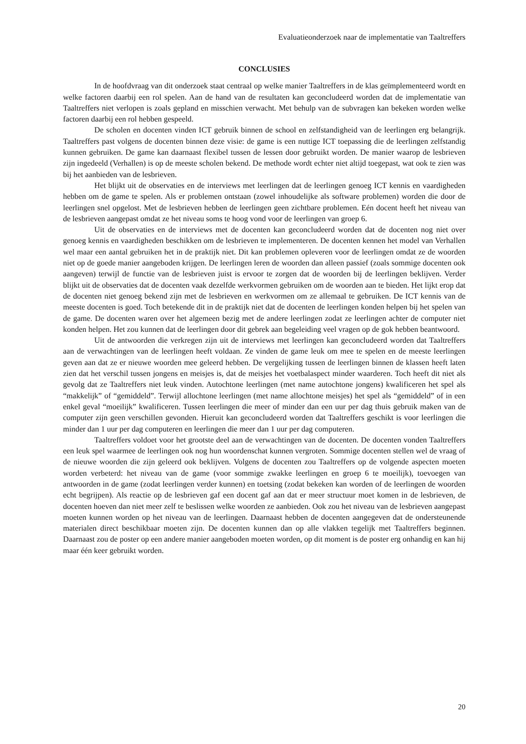Evaluatieonderzoek naar de implementatie van Taaltreffers
CONCLUSIES
In de hoofdvraag van dit onderzoek staat centraal op welke manier Taaltreffers in de klas geïmplementeerd wordt en welke factoren daarbij een rol spelen. Aan de hand van de resultaten kan geconcludeerd worden dat de implementatie van Taaltreffers niet verlopen is zoals gepland en misschien verwacht. Met behulp van de subvragen kan bekeken worden welke factoren daarbij een rol hebben gespeeld.
De scholen en docenten vinden ICT gebruik binnen de school en zelfstandigheid van de leerlingen erg belangrijk. Taaltreffers past volgens de docenten binnen deze visie: de game is een nuttige ICT toepassing die de leerlingen zelfstandig kunnen gebruiken. De game kan daarnaast flexibel tussen de lessen door gebruikt worden. De manier waarop de lesbrieven zijn ingedeeld (Verhallen) is op de meeste scholen bekend. De methode wordt echter niet altijd toegepast, wat ook te zien was bij het aanbieden van de lesbrieven.
Het blijkt uit de observaties en de interviews met leerlingen dat de leerlingen genoeg ICT kennis en vaardigheden hebben om de game te spelen. Als er problemen ontstaan (zowel inhoudelijke als software problemen) worden die door de leerlingen snel opgelost. Met de lesbrieven hebben de leerlingen geen zichtbare problemen. Eén docent heeft het niveau van de lesbrieven aangepast omdat ze het niveau soms te hoog vond voor de leerlingen van groep 6.
Uit de observaties en de interviews met de docenten kan geconcludeerd worden dat de docenten nog niet over genoeg kennis en vaardigheden beschikken om de lesbrieven te implementeren. De docenten kennen het model van Verhallen wel maar een aantal gebruiken het in de praktijk niet. Dit kan problemen opleveren voor de leerlingen omdat ze de woorden niet op de goede manier aangeboden krijgen. De leerlingen leren de woorden dan alleen passief (zoals sommige docenten ook aangeven) terwijl de functie van de lesbrieven juist is ervoor te zorgen dat de woorden bij de leerlingen beklijven. Verder blijkt uit de observaties dat de docenten vaak dezelfde werkvormen gebruiken om de woorden aan te bieden. Het lijkt erop dat de docenten niet genoeg bekend zijn met de lesbrieven en werkvormen om ze allemaal te gebruiken. De ICT kennis van de meeste docenten is goed. Toch betekende dit in de praktijk niet dat de docenten de leerlingen konden helpen bij het spelen van de game. De docenten waren over het algemeen bezig met de andere leerlingen zodat ze leerlingen achter de computer niet konden helpen. Het zou kunnen dat de leerlingen door dit gebrek aan begeleiding veel vragen op de gok hebben beantwoord.
Uit de antwoorden die verkregen zijn uit de interviews met leerlingen kan geconcludeerd worden dat Taaltreffers aan de verwachtingen van de leerlingen heeft voldaan. Ze vinden de game leuk om mee te spelen en de meeste leerlingen geven aan dat ze er nieuwe woorden mee geleerd hebben. De vergelijking tussen de leerlingen binnen de klassen heeft laten zien dat het verschil tussen jongens en meisjes is, dat de meisjes het voetbalaspect minder waarderen. Toch heeft dit niet als gevolg dat ze Taaltreffers niet leuk vinden. Autochtone leerlingen (met name autochtone jongens) kwalificeren het spel als “makkelijk” of “gemiddeld”. Terwijl allochtone leerlingen (met name allochtone meisjes) het spel als “gemiddeld” of in een enkel geval “moeilijk” kwalificeren. Tussen leerlingen die meer of minder dan een uur per dag thuis gebruik maken van de computer zijn geen verschillen gevonden. Hieruit kan geconcludeerd worden dat Taaltreffers geschikt is voor leerlingen die minder dan 1 uur per dag computeren en leerlingen die meer dan 1 uur per dag computeren.
Taaltreffers voldoet voor het grootste deel aan de verwachtingen van de docenten. De docenten vonden Taaltreffers een leuk spel waarmee de leerlingen ook nog hun woordenschat kunnen vergroten. Sommige docenten stellen wel de vraag of de nieuwe woorden die zijn geleerd ook beklijven. Volgens de docenten zou Taaltreffers op de volgende aspecten moeten worden verbeterd: het niveau van de game (voor sommige zwakke leerlingen en groep 6 te moeilijk), toevoegen van antwoorden in de game (zodat leerlingen verder kunnen) en toetsing (zodat bekeken kan worden of de leerlingen de woorden echt begrijpen). Als reactie op de lesbrieven gaf een docent gaf aan dat er meer structuur moet komen in de lesbrieven, de docenten hoeven dan niet meer zelf te beslissen welke woorden ze aanbieden. Ook zou het niveau van de lesbrieven aangepast moeten kunnen worden op het niveau van de leerlingen. Daarnaast hebben de docenten aangegeven dat de ondersteunende materialen direct beschikbaar moeten zijn. De docenten kunnen dan op alle vlakken tegelijk met Taaltreffers beginnen. Daarnaast zou de poster op een andere manier aangeboden moeten worden, op dit moment is de poster erg onhandig en kan hij maar één keer gebruikt worden.
20